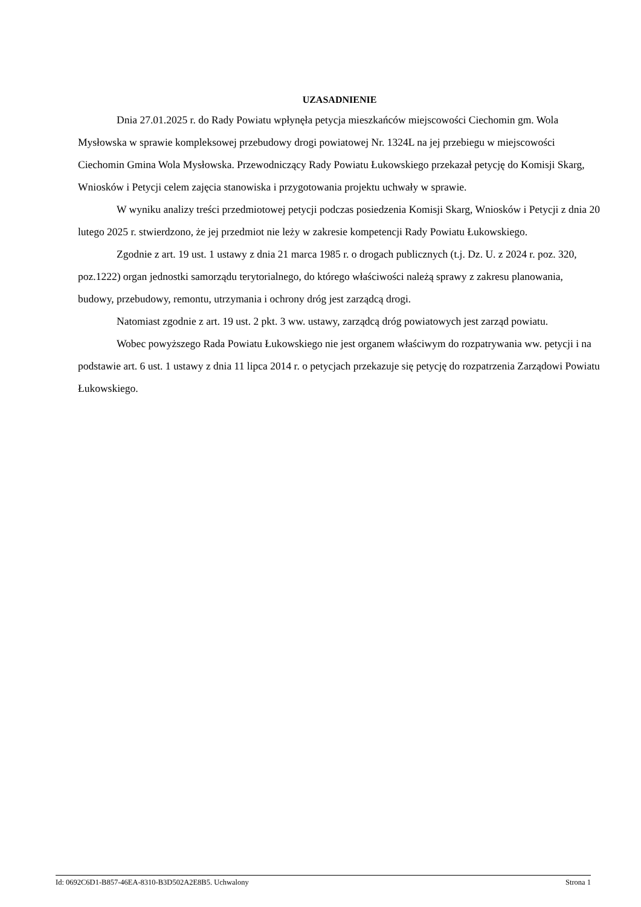UZASADNIENIE
Dnia 27.01.2025 r. do Rady Powiatu wpłynęła petycja mieszkańców miejscowości Ciechomin gm. Wola Mysłowska w sprawie kompleksowej przebudowy drogi powiatowej Nr. 1324L na jej przebiegu w miejscowości Ciechomin Gmina Wola Mysłowska. Przewodniczący Rady Powiatu Łukowskiego przekazał petycję do Komisji Skarg, Wniosków i Petycji celem zajęcia stanowiska i przygotowania projektu uchwały w sprawie.
W wyniku analizy treści przedmiotowej petycji podczas posiedzenia Komisji Skarg, Wniosków i Petycji z dnia 20 lutego 2025 r. stwierdzono, że jej przedmiot nie leży w zakresie kompetencji Rady Powiatu Łukowskiego.
Zgodnie z art. 19 ust. 1 ustawy z dnia 21 marca 1985 r. o drogach publicznych (t.j. Dz. U. z 2024 r. poz. 320, poz.1222) organ jednostki samorządu terytorialnego, do którego właściwości należą sprawy z zakresu planowania, budowy, przebudowy, remontu, utrzymania i ochrony dróg jest zarządcą drogi.
Natomiast zgodnie z art. 19 ust. 2 pkt. 3 ww. ustawy, zarządcą dróg powiatowych jest zarząd powiatu.
Wobec powyższego Rada Powiatu Łukowskiego nie jest organem właściwym do rozpatrywania ww. petycji i na podstawie art. 6 ust. 1 ustawy z dnia 11 lipca 2014 r. o petycjach przekazuje się petycję do rozpatrzenia Zarządowi Powiatu Łukowskiego.
Id: 0692C6D1-B857-46EA-8310-B3D502A2E8B5. Uchwalony Strona 1